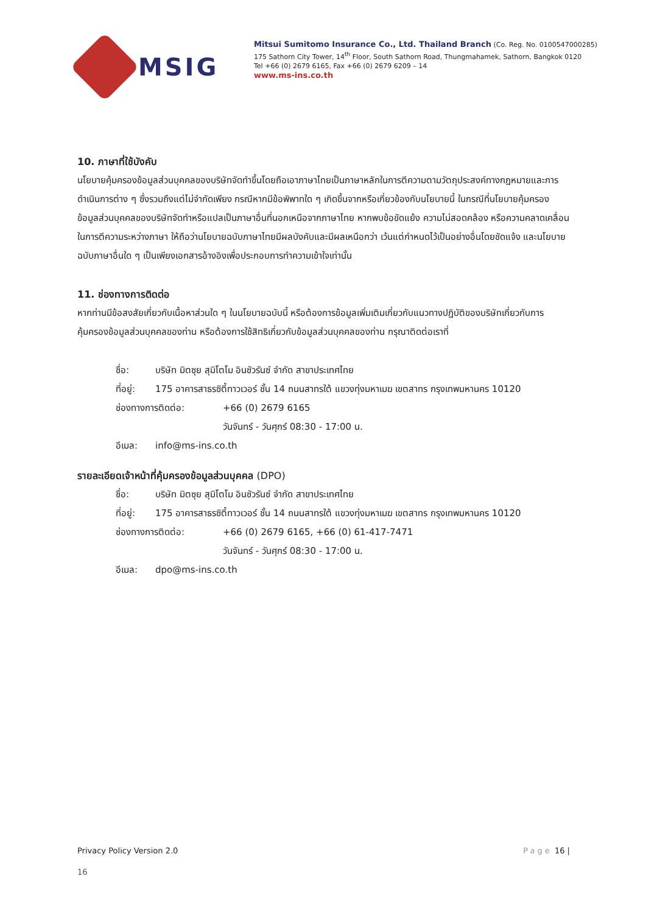MSIG
Mitsui Sumitomo Insurance Co., Ltd. Thailand Branch (Co. Reg. No. 0100547000285)
175 Sathorn City Tower, 14<sup>th</sup> Floor, South Sathorn Road, Thungmahamek, Sathorn, Bangkok 0120
Tel +66 (0) 2679 6165, Fax +66 (0) 2679 6209 – 14
www.ms-ins.co.th
10. ภาษาที่ใช้บังคับ
นโยบายคุ้มครองข้อมูลส่วนบุคคลของบริษัทจัดทำขึ้นโดยถือเอาภาษาไทยเป็นภาษาหลักในการตีความตามวัตถุประสงค์ทางกฎหมายและการดำเนินการต่าง ๆ ซึ่งรวมถึงแต่ไม่จำกัดเพียง กรณีหากมีข้อพิพาทใด ๆ เกิดขึ้นจากหรือเกี่ยวข้องกับนโยบายนี้ ในกรณีที่นโยบายคุ้มครองข้อมูลส่วนบุคคลของบริษัทจัดทำหรือแปลเป็นภาษาอื่นที่นอกเหนือจากภาษาไทย หากพบข้อขัดแย้ง ความไม่สอดคล้อง หรือความคลาดเคลื่อนในการตีความระหว่างภาษา ให้ถือว่านโยบายฉบับภาษาไทยมีผลบังคับและมีผลเหนือกว่า เว้นแต่กำหนดไว้เป็นอย่างอื่นโดยชัดแจ้ง และนโยบายฉบับภาษาอื่นใด ๆ เป็นเพียงเอกสารอ้างอิงเพื่อประกอบการทำความเข้าใจเท่านั้น
11. ช่องทางการติดต่อ
หากท่านมีข้อสงสัยเกี่ยวกับเนื้อหาส่วนใด ๆ ในนโยบายฉบับนี้ หรือต้องการข้อมูลเพิ่มเติมเกี่ยวกับแนวทางปฏิบัติของบริษัทเกี่ยวกับการคุ้มครองข้อมูลส่วนบุคคลของท่าน หรือต้องการใช้สิทธิเกี่ยวกับข้อมูลส่วนบุคคลของท่าน กรุณาติดต่อเราที่
ชื่อ: บริษัท มิตซุย สุมิโตโม อินชัวรันซ์ จำกัด สาขาประเทศไทย
ที่อยู่: 175 อาคารสาธรซิตี้ทาวเวอร์ ชั้น 14 ถนนสาทรใต้ แขวงทุ่งมหาเมฆ เขตสาทร กรุงเทพมหานคร 10120
ช่องทางการติดต่อ: +66 (0) 2679 6165
วันจันทร์ - วันศุกร์ 08:30 - 17:00 น.
อีเมล: info@ms-ins.co.th
รายละเอียดเจ้าหน้าที่คุ้มครองข้อมูลส่วนบุคคล (DPO)
ชื่อ: บริษัท มิตซุย สุมิโตโม อินชัวรันซ์ จำกัด สาขาประเทศไทย
ที่อยู่: 175 อาคารสาธรซิตี้ทาวเวอร์ ชั้น 14 ถนนสาทรใต้ แขวงทุ่งมหาเมฆ เขตสาทร กรุงเทพมหานคร 10120
ช่องทางการติดต่อ: +66 (0) 2679 6165, +66 (0) 61-417-7471
วันจันทร์ - วันศุกร์ 08:30 - 17:00 น.
อีเมล: dpo@ms-ins.co.th
Privacy Policy Version 2.0 Page 16 |
16